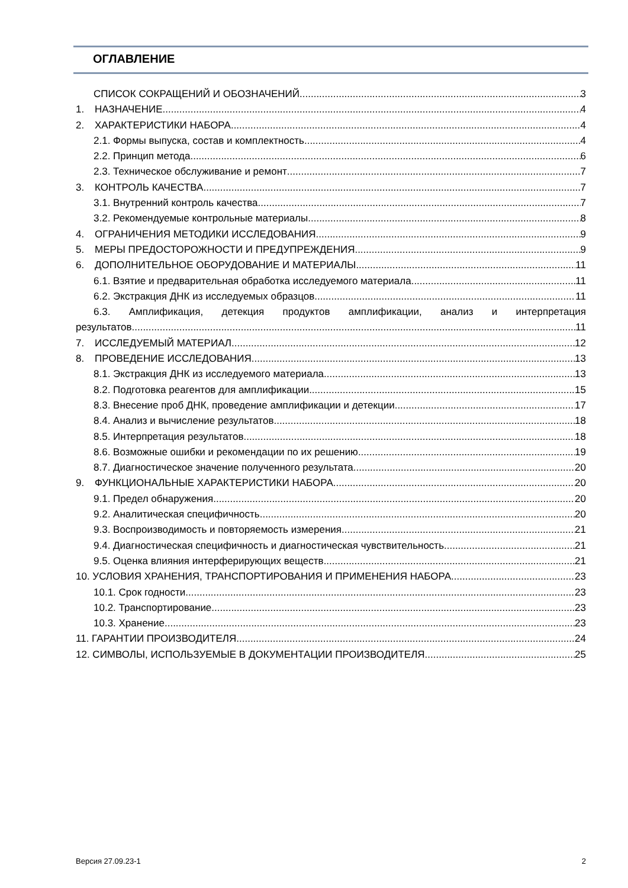ОГЛАВЛЕНИЕ
СПИСОК СОКРАЩЕНИЙ И ОБОЗНАЧЕНИЙ 3
1. НАЗНАЧЕНИЕ 4
2. ХАРАКТЕРИСТИКИ НАБОРА 4
2.1. Формы выпуска, состав и комплектность 4
2.2. Принцип метода 6
2.3. Техническое обслуживание и ремонт 7
3. КОНТРОЛЬ КАЧЕСТВА 7
3.1. Внутренний контроль качества 7
3.2. Рекомендуемые контрольные материалы 8
4. ОГРАНИЧЕНИЯ МЕТОДИКИ ИССЛЕДОВАНИЯ 9
5. МЕРЫ ПРЕДОСТОРОЖНОСТИ И ПРЕДУПРЕЖДЕНИЯ 9
6. ДОПОЛНИТЕЛЬНОЕ ОБОРУДОВАНИЕ И МАТЕРИАЛЫ 11
6.1. Взятие и предварительная обработка исследуемого материала 11
6.2. Экстракция ДНК из исследуемых образцов 11
6.3. Амплификация, детекция продуктов амплификации, анализ и интерпретация
результатов 11
7. ИССЛЕДУЕМЫЙ МАТЕРИАЛ 12
8. ПРОВЕДЕНИЕ ИССЛЕДОВАНИЯ 13
8.1. Экстракция ДНК из исследуемого материала 13
8.2. Подготовка реагентов для амплификации 15
8.3. Внесение проб ДНК, проведение амплификации и детекции 17
8.4. Анализ и вычисление результатов 18
8.5. Интерпретация результатов 18
8.6. Возможные ошибки и рекомендации по их решению 19
8.7. Диагностическое значение полученного результата 20
9. ФУНКЦИОНАЛЬНЫЕ ХАРАКТЕРИСТИКИ НАБОРА 20
9.1. Предел обнаружения 20
9.2. Аналитическая специфичность 20
9.3. Воспроизводимость и повторяемость измерения 21
9.4. Диагностическая специфичность и диагностическая чувствительность 21
9.5. Оценка влияния интерферирующих веществ 21
10. УСЛОВИЯ ХРАНЕНИЯ, ТРАНСПОРТИРОВАНИЯ И ПРИМЕНЕНИЯ НАБОРА 23
10.1. Срок годности 23
10.2. Транспортирование 23
10.3. Хранение 23
11. ГАРАНТИИ ПРОИЗВОДИТЕЛЯ 24
12. СИМВОЛЫ, ИСПОЛЬЗУЕМЫЕ В ДОКУМЕНТАЦИИ ПРОИЗВОДИТЕЛЯ 25
Версия 27.09.23-1 2